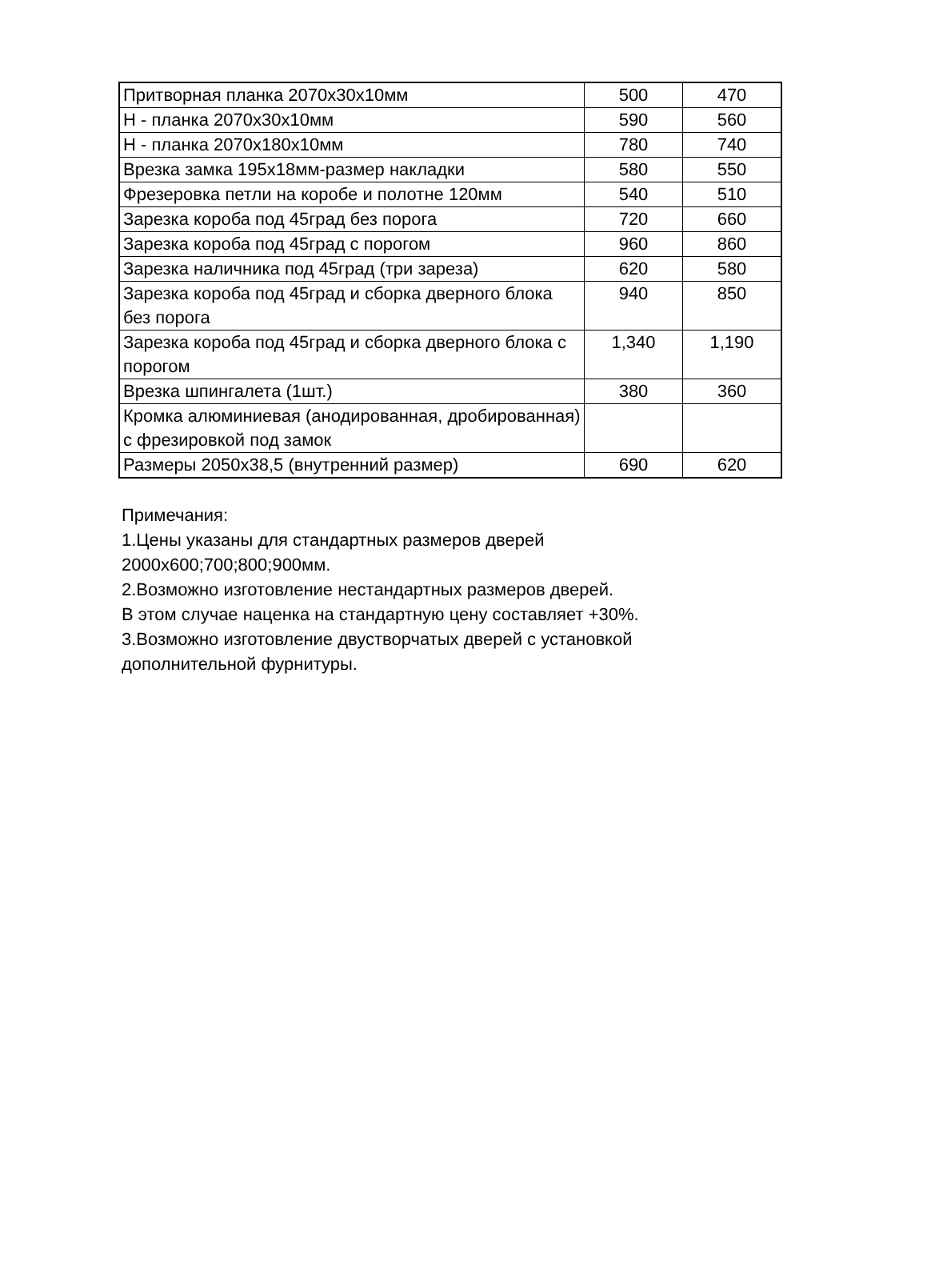| Притворная планка 2070х30х10мм | 500 | 470 |
| Н - планка 2070х30х10мм | 590 | 560 |
| Н - планка 2070х180х10мм | 780 | 740 |
| Врезка замка 195х18мм-размер накладки | 580 | 550 |
| Фрезеровка петли на коробе и полотне 120мм | 540 | 510 |
| Зарезка короба под 45град без порога | 720 | 660 |
| Зарезка короба под 45град с порогом | 960 | 860 |
| Зарезка наличника под 45град (три зареза) | 620 | 580 |
| Зарезка короба под 45град и сборка дверного блока без порога | 940 | 850 |
| Зарезка короба под 45град и сборка дверного блока с порогом | 1,340 | 1,190 |
| Врезка шпингалета (1шт.) | 380 | 360 |
| Кромка алюминиевая (анодированная, дробированная) с фрезировкой под замок | | |
| Размеры 2050х38,5 (внутренний размер) | 690 | 620 |
Примечания:
1.Цены указаны для стандартных размеров дверей
2000х600;700;800;900мм.
2.Возможно изготовление нестандартных размеров дверей.
В этом случае наценка на стандартную цену составляет +30%.
3.Возможно изготовление двустворчатых дверей с установкой
дополнительной фурнитуры.